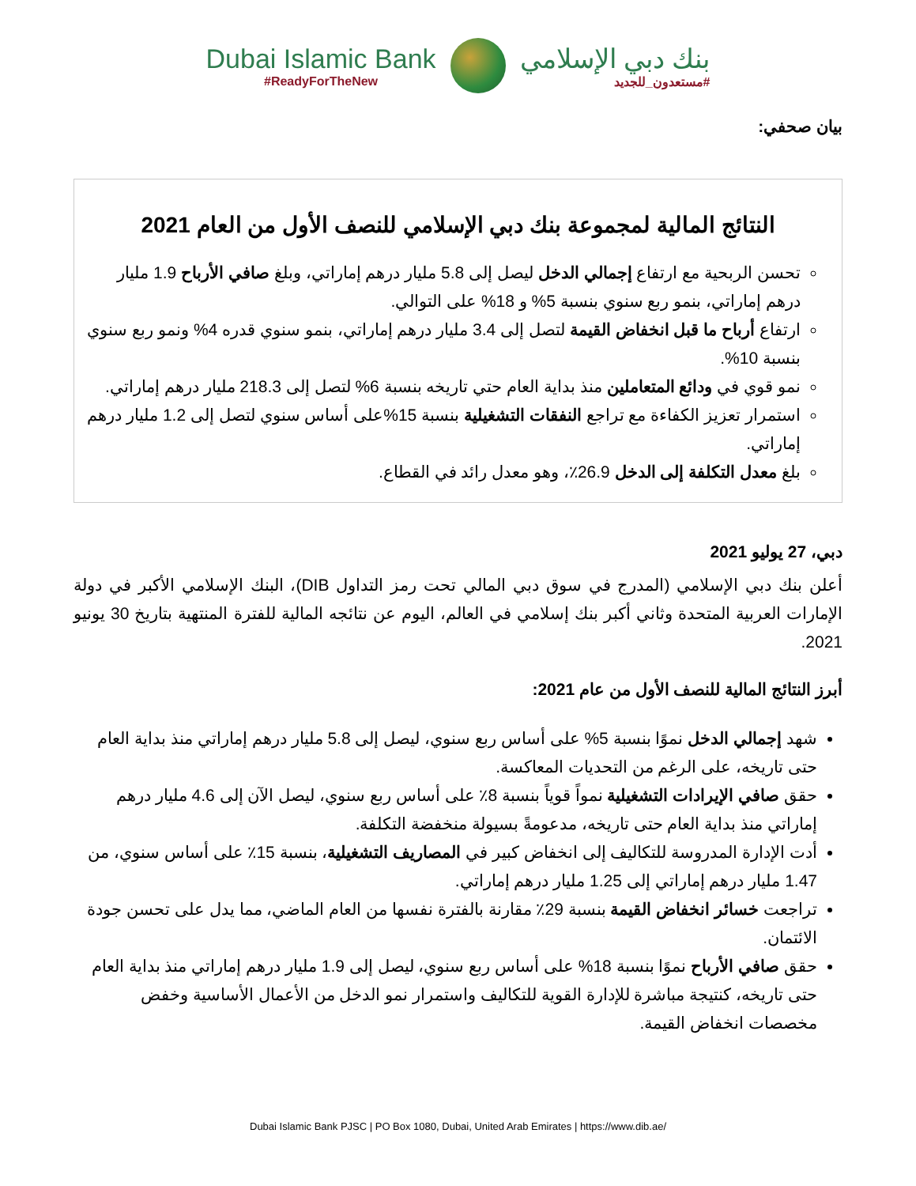Dubai Islamic Bank
#ReadyForTheNew
بنك دبي الإسلامي
#مستعدون_للجديد
بيان صحفي:
النتائج المالية لمجموعة بنك دبي الإسلامي للنصف الأول من العام 2021
تحسن الربحية مع ارتفاع إجمالي الدخل ليصل إلى 5.8 مليار درهم إماراتي، وبلغ صافي الأرباح 1.9 مليار درهم إماراتي، بنمو ربع سنوي بنسبة 5% و 18% على التوالي.
ارتفاع أرباح ما قبل انخفاض القيمة لتصل إلى 3.4 مليار درهم إماراتي، بنمو سنوي قدره 4% ونمو ربع سنوي بنسبة 10%.
نمو قوي في ودائع المتعاملين منذ بداية العام حتي تاريخه بنسبة 6% لتصل إلى 218.3 مليار درهم إماراتي.
استمرار تعزيز الكفاءة مع تراجع النفقات التشغيلية بنسبة 15%على أساس سنوي لتصل إلى 1.2 مليار درهم إماراتي.
بلغ معدل التكلفة إلى الدخل 26.9٪، وهو معدل رائد في القطاع.
دبي، 27 يوليو 2021
أعلن بنك دبي الإسلامي (المدرج في سوق دبي المالي تحت رمز التداول DIB)، البنك الإسلامي الأكبر في دولة الإمارات العربية المتحدة وثاني أكبر بنك إسلامي في العالم، اليوم عن نتائجه المالية للفترة المنتهية بتاريخ 30 يونيو 2021.
أبرز النتائج المالية للنصف الأول من عام 2021:
شهد إجمالي الدخل نموًا بنسبة 5% على أساس ربع سنوي، ليصل إلى 5.8 مليار درهم إماراتي منذ بداية العام حتى تاريخه، على الرغم من التحديات المعاكسة.
حقق صافي الإيرادات التشغيلية نمواً قوياً بنسبة 8٪ على أساس ربع سنوي، ليصل الآن إلى 4.6 مليار درهم إماراتي منذ بداية العام حتى تاريخه، مدعومةً بسيولة منخفضة التكلفة.
أدت الإدارة المدروسة للتكاليف إلى انخفاض كبير في المصاريف التشغيلية، بنسبة 15٪ على أساس سنوي، من 1.47 مليار درهم إماراتي إلى 1.25 مليار درهم إماراتي.
تراجعت خسائر انخفاض القيمة بنسبة 29٪ مقارنة بالفترة نفسها من العام الماضي، مما يدل على تحسن جودة الائتمان.
حقق صافي الأرباح نموًا بنسبة 18% على أساس ربع سنوي، ليصل إلى 1.9 مليار درهم إماراتي منذ بداية العام حتى تاريخه، كنتيجة مباشرة للإدارة القوية للتكاليف واستمرار نمو الدخل من الأعمال الأساسية وخفض مخصصات انخفاض القيمة.
Dubai Islamic Bank PJSC | PO Box 1080, Dubai, United Arab Emirates | https://www.dib.ae/